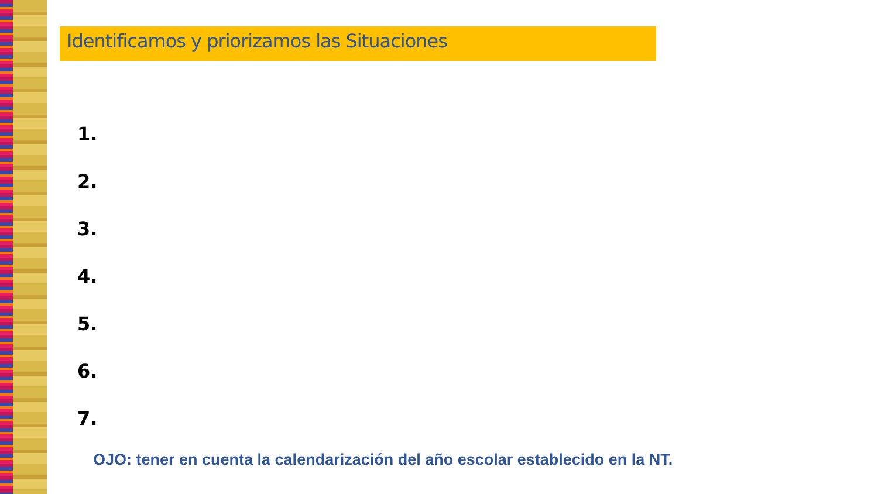Identificamos y priorizamos las Situaciones
1.
2.
3.
4.
5.
6.
7.
OJO: tener en cuenta la calendarización del año escolar establecido en la NT.